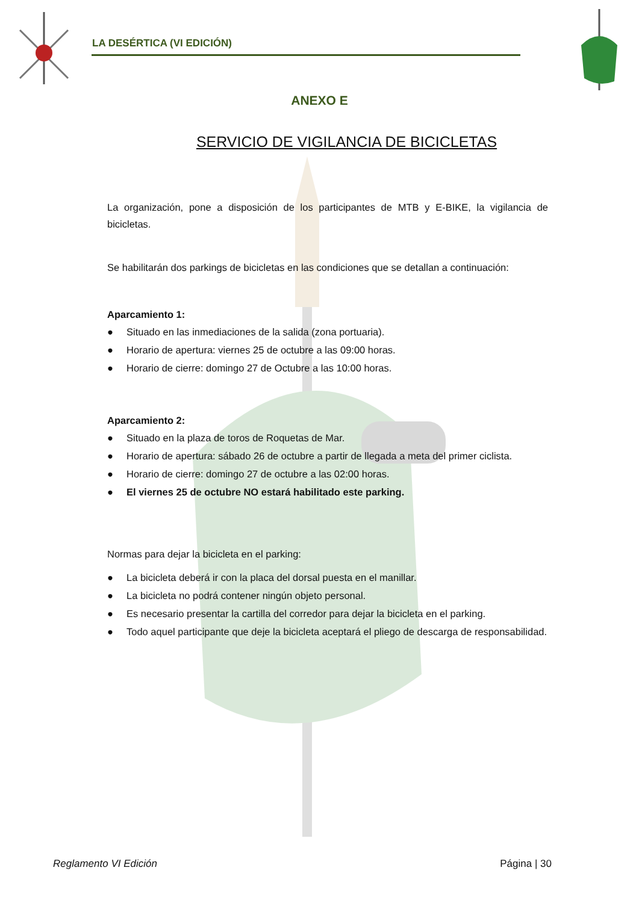LA DESÉRTICA (VI EDICIÓN)
ANEXO E
SERVICIO DE VIGILANCIA DE BICICLETAS
La organización, pone a disposición de los participantes de MTB y E-BIKE, la vigilancia de bicicletas.
Se habilitarán dos parkings de bicicletas en las condiciones que se detallan a continuación:
Aparcamiento 1:
● Situado en las inmediaciones de la salida (zona portuaria).
● Horario de apertura: viernes 25 de octubre a las 09:00 horas.
● Horario de cierre: domingo 27 de Octubre a las 10:00 horas.
Aparcamiento 2:
● Situado en la plaza de toros de Roquetas de Mar.
● Horario de apertura: sábado 26 de octubre a partir de llegada a meta del primer ciclista.
● Horario de cierre: domingo 27 de octubre a las 02:00 horas.
● El viernes 25 de octubre NO estará habilitado este parking.
Normas para dejar la bicicleta en el parking:
● La bicicleta deberá ir con la placa del dorsal puesta en el manillar.
● La bicicleta no podrá contener ningún objeto personal.
● Es necesario presentar la cartilla del corredor para dejar la bicicleta en el parking.
● Todo aquel participante que deje la bicicleta aceptará el pliego de descarga de responsabilidad.
Reglamento VI Edición Página | 30